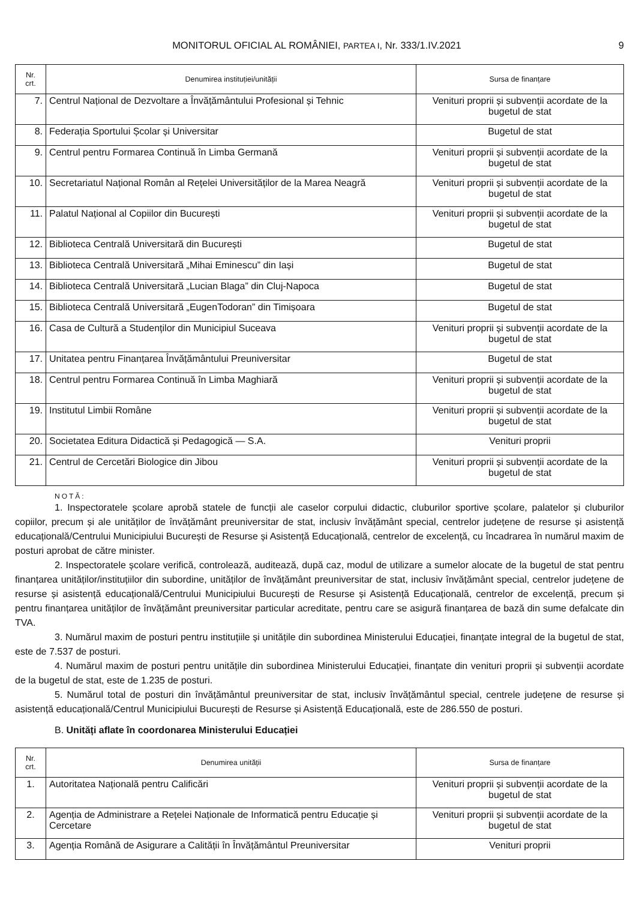MONITORUL OFICIAL AL ROMÂNIEI, PARTEA I, Nr. 333/1.IV.2021 9
| Nr. crt. | Denumirea instituției/unității | Sursa de finanțare |
| --- | --- | --- |
| 7. | Centrul Național de Dezvoltare a Învățământului Profesional și Tehnic | Venituri proprii și subvenții acordate de la bugetul de stat |
| 8. | Federația Sportului Școlar și Universitar | Bugetul de stat |
| 9. | Centrul pentru Formarea Continuă în Limba Germană | Venituri proprii și subvenții acordate de la bugetul de stat |
| 10. | Secretariatul Național Român al Rețelei Universităților de la Marea Neagră | Venituri proprii și subvenții acordate de la bugetul de stat |
| 11. | Palatul Național al Copiilor din București | Venituri proprii și subvenții acordate de la bugetul de stat |
| 12. | Biblioteca Centrală Universitară din București | Bugetul de stat |
| 13. | Biblioteca Centrală Universitară „Mihai Eminescu” din Iași | Bugetul de stat |
| 14. | Biblioteca Centrală Universitară „Lucian Blaga” din Cluj-Napoca | Bugetul de stat |
| 15. | Biblioteca Centrală Universitară „EugenTodoran” din Timișoara | Bugetul de stat |
| 16. | Casa de Cultură a Studenților din Municipiul Suceava | Venituri proprii și subvenții acordate de la bugetul de stat |
| 17. | Unitatea pentru Finanțarea Învățământului Preuniversitar | Bugetul de stat |
| 18. | Centrul pentru Formarea Continuă în Limba Maghiară | Venituri proprii și subvenții acordate de la bugetul de stat |
| 19. | Institutul Limbii Române | Venituri proprii și subvenții acordate de la bugetul de stat |
| 20. | Societatea Editura Didactică și Pedagogică — S.A. | Venituri proprii |
| 21. | Centrul de Cercetări Biologice din Jibou | Venituri proprii și subvenții acordate de la bugetul de stat |
NOTĂ:
1. Inspectoratele școlare aprobă statele de funcții ale caselor corpului didactic, cluburilor sportive școlare, palatelor și cluburilor copiilor, precum și ale unităților de învățământ preuniversitar de stat, inclusiv învățământ special, centrelor județene de resurse și asistență educațională/Centrului Municipiului București de Resurse și Asistență Educațională, centrelor de excelență, cu încadrarea în numărul maxim de posturi aprobat de către minister.
2. Inspectoratele școlare verifică, controlează, auditează, după caz, modul de utilizare a sumelor alocate de la bugetul de stat pentru finanțarea unităților/instituțiilor din subordine, unităților de învățământ preuniversitar de stat, inclusiv învățământ special, centrelor județene de resurse și asistență educațională/Centrului Municipiului București de Resurse și Asistență Educațională, centrelor de excelență, precum și pentru finanțarea unităților de învățământ preuniversitar particular acreditate, pentru care se asigură finanțarea de bază din sume defalcate din TVA.
3. Numărul maxim de posturi pentru instituțiile și unitățile din subordinea Ministerului Educației, finanțate integral de la bugetul de stat, este de 7.537 de posturi.
4. Numărul maxim de posturi pentru unitățile din subordinea Ministerului Educației, finanțate din venituri proprii și subvenții acordate de la bugetul de stat, este de 1.235 de posturi.
5. Numărul total de posturi din învățământul preuniversitar de stat, inclusiv învățământul special, centrele județene de resurse și asistență educațională/Centrul Municipiului București de Resurse și Asistență Educațională, este de 286.550 de posturi.
B. Unități aflate în coordonarea Ministerului Educației
| Nr. crt. | Denumirea unității | Sursa de finanțare |
| --- | --- | --- |
| 1. | Autoritatea Națională pentru Calificări | Venituri proprii și subvenții acordate de la bugetul de stat |
| 2. | Agenția de Administrare a Rețelei Naționale de Informatică pentru Educație și Cercetare | Venituri proprii și subvenții acordate de la bugetul de stat |
| 3. | Agenția Română de Asigurare a Calității în Învățământul Preuniversitar | Venituri proprii |